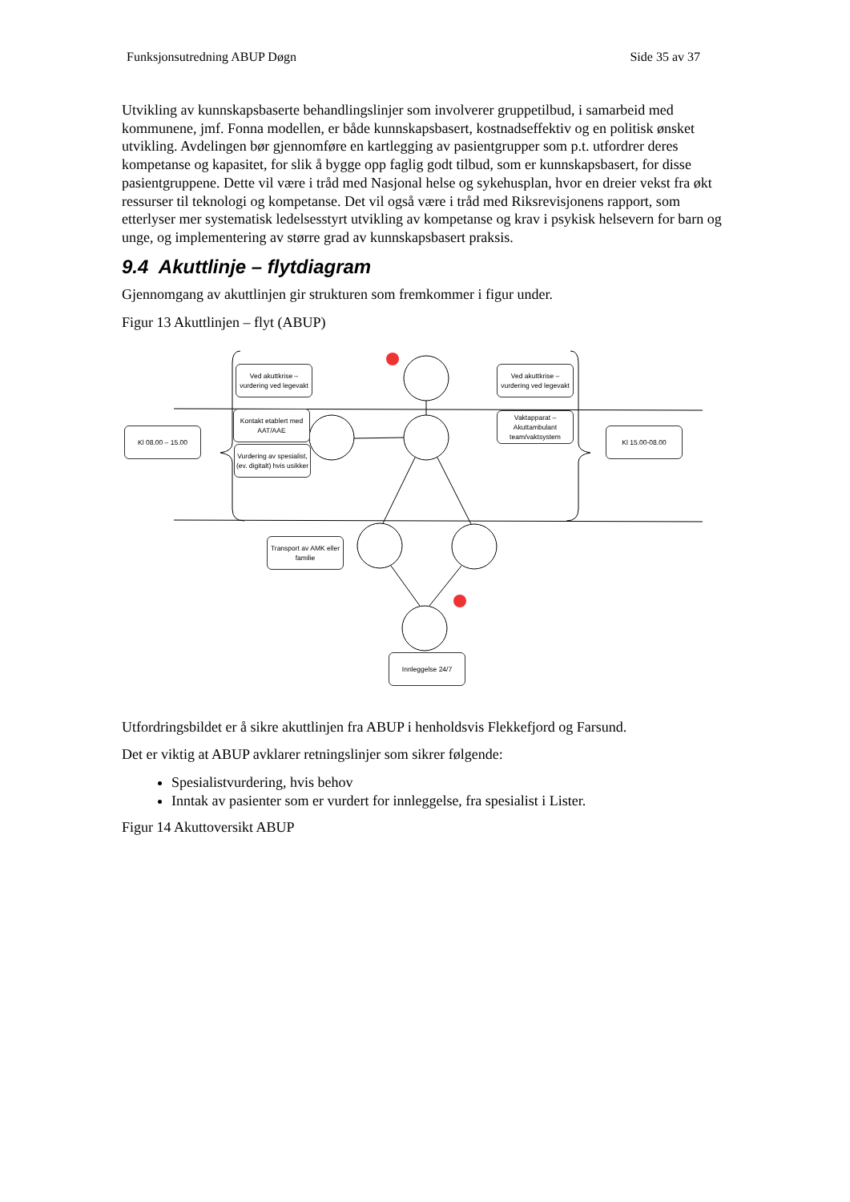Funksjonsutredning ABUP Døgn Side 35 av 37
Utvikling av kunnskapsbaserte behandlingslinjer som involverer gruppetilbud, i samarbeid med kommunene, jmf. Fonna modellen, er både kunnskapsbasert, kostnadseffektiv og en politisk ønsket utvikling. Avdelingen bør gjennomføre en kartlegging av pasientgrupper som p.t. utfordrer deres kompetanse og kapasitet, for slik å bygge opp faglig godt tilbud, som er kunnskapsbasert, for disse pasientgruppene. Dette vil være i tråd med Nasjonal helse og sykehusplan, hvor en dreier vekst fra økt ressurser til teknologi og kompetanse. Det vil også være i tråd med Riksrevisjonens rapport, som etterlyser mer systematisk ledelsesstyrt utvikling av kompetanse og krav i psykisk helsevern for barn og unge, og implementering av større grad av kunnskapsbasert praksis.
9.4 Akuttlinje – flytdiagram
Gjennomgang av akuttlinjen gir strukturen som fremkommer i figur under.
Figur 13 Akuttlinjen – flyt (ABUP)
Ved akuttkrise – vurdering ved legevakt
Kontakt etablert med AAT/AAE
Vurdering av spesialist, (ev. digitalt) hvis usikker
Kl 08.00 – 15.00
Ved akuttkrise – vurdering ved legevakt
Vaktapparat – Akuttambulant team/vaktsystem
Kl 15.00-08.00
Transport av AMK eller familie
Innleggelse 24/7
Utfordringsbildet er å sikre akuttlinjen fra ABUP i henholdsvis Flekkefjord og Farsund.
Det er viktig at ABUP avklarer retningslinjer som sikrer følgende:
Spesialistvurdering, hvis behov
Inntak av pasienter som er vurdert for innleggelse, fra spesialist i Lister.
Figur 14 Akuttoversikt ABUP